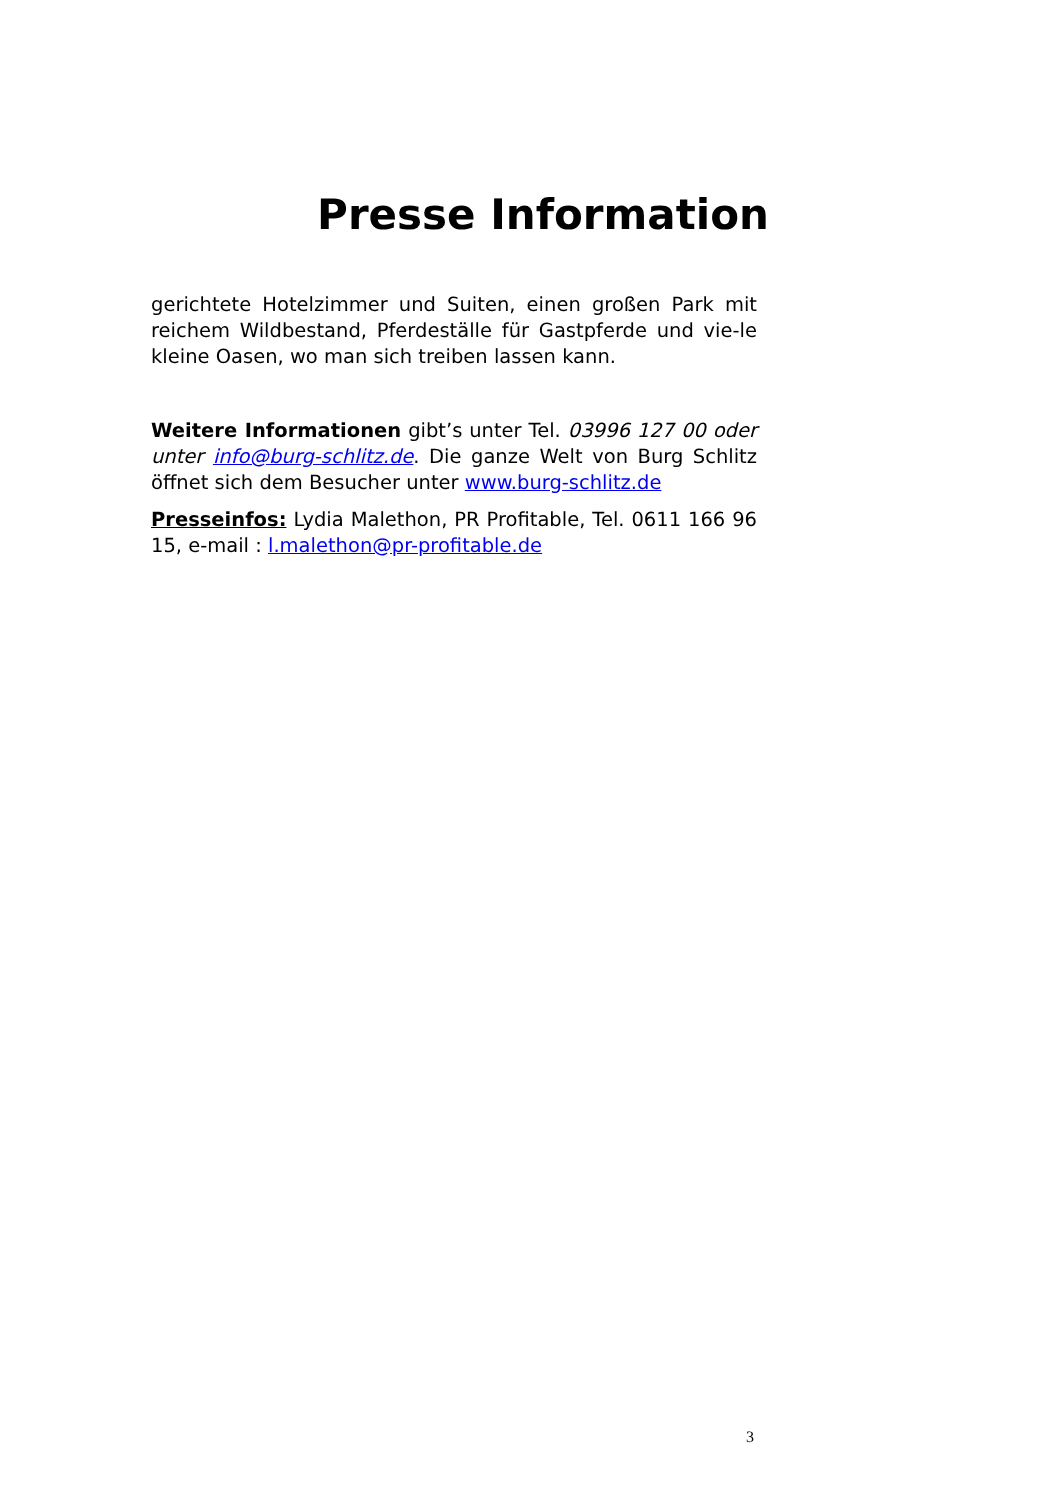Presse Information
gerichtete Hotelzimmer und Suiten, einen großen Park mit reichem Wildbestand, Pferdeställe für Gastpferde und vie-le kleine Oasen, wo man sich treiben lassen kann.
Weitere Informationen gibt’s unter Tel. 03996 127 00 oder unter info@burg-schlitz.de. Die ganze Welt von Burg Schlitz öffnet sich dem Besucher unter www.burg-schlitz.de
Presseinfos: Lydia Malethon, PR Profitable, Tel. 0611 166 96 15, e-mail : l.malethon@pr-profitable.de
3